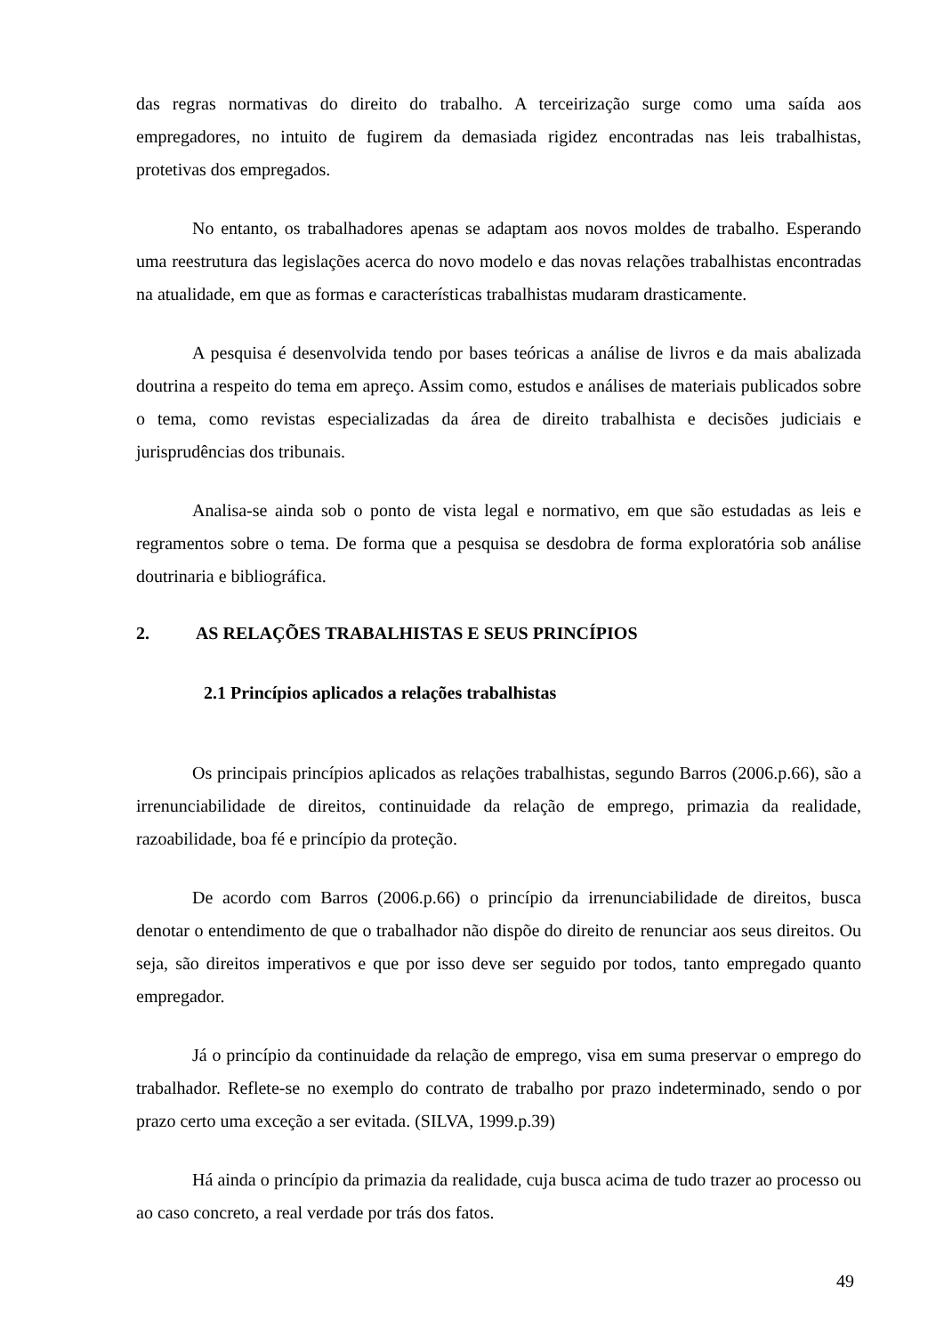das regras normativas do direito do trabalho. A terceirização surge como uma saída aos empregadores, no intuito de fugirem da demasiada rigidez encontradas nas leis trabalhistas, protetivas dos empregados.
No entanto, os trabalhadores apenas se adaptam aos novos moldes de trabalho. Esperando uma reestrutura das legislações acerca do novo modelo e das novas relações trabalhistas encontradas na atualidade, em que as formas e características trabalhistas mudaram drasticamente.
A pesquisa é desenvolvida tendo por bases teóricas a análise de livros e da mais abalizada doutrina a respeito do tema em apreço. Assim como, estudos e análises de materiais publicados sobre o tema, como revistas especializadas da área de direito trabalhista e decisões judiciais e jurisprudências dos tribunais.
Analisa-se ainda sob o ponto de vista legal e normativo, em que são estudadas as leis e regramentos sobre o tema. De forma que a pesquisa se desdobra de forma exploratória sob análise doutrinaria e bibliográfica.
2. AS RELAÇÕES TRABALHISTAS E SEUS PRINCÍPIOS
2.1 Princípios aplicados a relações trabalhistas
Os principais princípios aplicados as relações trabalhistas, segundo Barros (2006.p.66), são a irrenunciabilidade de direitos, continuidade da relação de emprego, primazia da realidade, razoabilidade, boa fé e princípio da proteção.
De acordo com Barros (2006.p.66) o princípio da irrenunciabilidade de direitos, busca denotar o entendimento de que o trabalhador não dispõe do direito de renunciar aos seus direitos. Ou seja, são direitos imperativos e que por isso deve ser seguido por todos, tanto empregado quanto empregador.
Já o princípio da continuidade da relação de emprego, visa em suma preservar o emprego do trabalhador. Reflete-se no exemplo do contrato de trabalho por prazo indeterminado, sendo o por prazo certo uma exceção a ser evitada. (SILVA, 1999.p.39)
Há ainda o princípio da primazia da realidade, cuja busca acima de tudo trazer ao processo ou ao caso concreto, a real verdade por trás dos fatos.
49